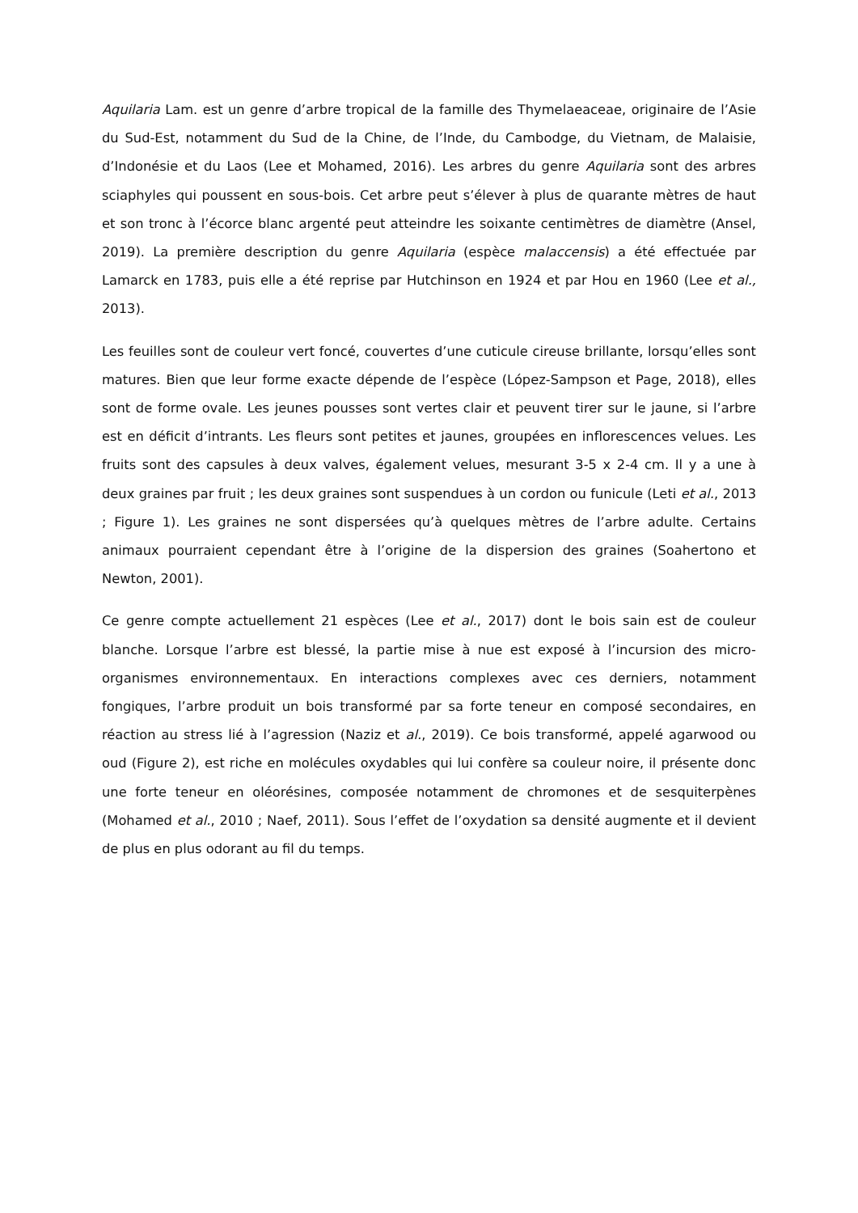Aquilaria Lam. est un genre d’arbre tropical de la famille des Thymelaeaceae, originaire de l’Asie du Sud-Est, notamment du Sud de la Chine, de l’Inde, du Cambodge, du Vietnam, de Malaisie, d’Indonésie et du Laos (Lee et Mohamed, 2016). Les arbres du genre Aquilaria sont des arbres sciaphyles qui poussent en sous-bois. Cet arbre peut s’élever à plus de quarante mètres de haut et son tronc à l’écorce blanc argenté peut atteindre les soixante centimètres de diamètre (Ansel, 2019). La première description du genre Aquilaria (espèce malaccensis) a été effectuée par Lamarck en 1783, puis elle a été reprise par Hutchinson en 1924 et par Hou en 1960 (Lee et al., 2013).
Les feuilles sont de couleur vert foncé, couvertes d’une cuticule cireuse brillante, lorsqu’elles sont matures. Bien que leur forme exacte dépende de l’espèce (López-Sampson et Page, 2018), elles sont de forme ovale. Les jeunes pousses sont vertes clair et peuvent tirer sur le jaune, si l’arbre est en déficit d’intrants. Les fleurs sont petites et jaunes, groupées en inflorescences velues. Les fruits sont des capsules à deux valves, également velues, mesurant 3-5 x 2-4 cm. Il y a une à deux graines par fruit ; les deux graines sont suspendues à un cordon ou funicule (Leti et al., 2013 ; Figure 1). Les graines ne sont dispersées qu’à quelques mètres de l’arbre adulte. Certains animaux pourraient cependant être à l’origine de la dispersion des graines (Soahertono et Newton, 2001).
Ce genre compte actuellement 21 espèces (Lee et al., 2017) dont le bois sain est de couleur blanche. Lorsque l’arbre est blessé, la partie mise à nue est exposé à l’incursion des micro-organismes environnementaux. En interactions complexes avec ces derniers, notamment fongiques, l’arbre produit un bois transformé par sa forte teneur en composé secondaires, en réaction au stress lié à l’agression (Naziz et al., 2019). Ce bois transformé, appelé agarwood ou oud (Figure 2), est riche en molécules oxydables qui lui confère sa couleur noire, il présente donc une forte teneur en oléorésines, composée notamment de chromones et de sesquiterpènes (Mohamed et al., 2010 ; Naef, 2011). Sous l’effet de l’oxydation sa densité augmente et il devient de plus en plus odorant au fil du temps.